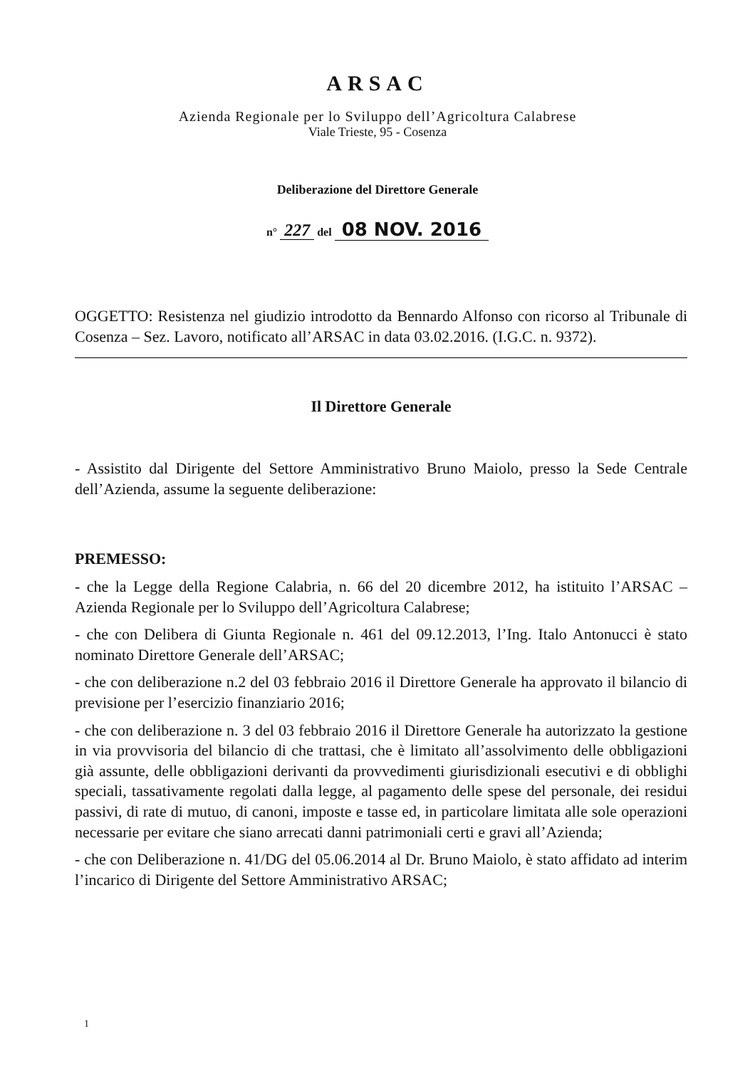ARSAC
Azienda Regionale per lo Sviluppo dell’Agricoltura Calabrese
Viale Trieste, 95 - Cosenza
Deliberazione del Direttore Generale
n° 227 del 08 NOV. 2016
OGGETTO: Resistenza nel giudizio introdotto da Bennardo Alfonso con ricorso al Tribunale di Cosenza – Sez. Lavoro, notificato all’ARSAC in data 03.02.2016. (I.G.C. n. 9372).
Il Direttore Generale
- Assistito dal Dirigente del Settore Amministrativo Bruno Maiolo, presso la Sede Centrale dell’Azienda, assume la seguente deliberazione:
PREMESSO:
- che la Legge della Regione Calabria, n. 66 del 20 dicembre 2012, ha istituito l’ARSAC – Azienda Regionale per lo Sviluppo dell’Agricoltura Calabrese;
- che con Delibera di Giunta Regionale n. 461 del 09.12.2013, l’Ing. Italo Antonucci è stato nominato Direttore Generale dell’ARSAC;
- che con deliberazione n.2 del 03 febbraio 2016 il Direttore Generale ha approvato il bilancio di previsione per l’esercizio finanziario 2016;
- che con deliberazione n. 3 del 03 febbraio 2016 il Direttore Generale ha autorizzato la gestione in via provvisoria del bilancio di che trattasi, che è limitato all’assolvimento delle obbligazioni già assunte, delle obbligazioni derivanti da provvedimenti giurisdizionali esecutivi e di obblighi speciali, tassativamente regolati dalla legge, al pagamento delle spese del personale, dei residui passivi, di rate di mutuo, di canoni, imposte e tasse ed, in particolare limitata alle sole operazioni necessarie per evitare che siano arrecati danni patrimoniali certi e gravi all’Azienda;
- che con Deliberazione n. 41/DG del 05.06.2014 al Dr. Bruno Maiolo, è stato affidato ad interim l’incarico di Dirigente del Settore Amministrativo ARSAC;
1